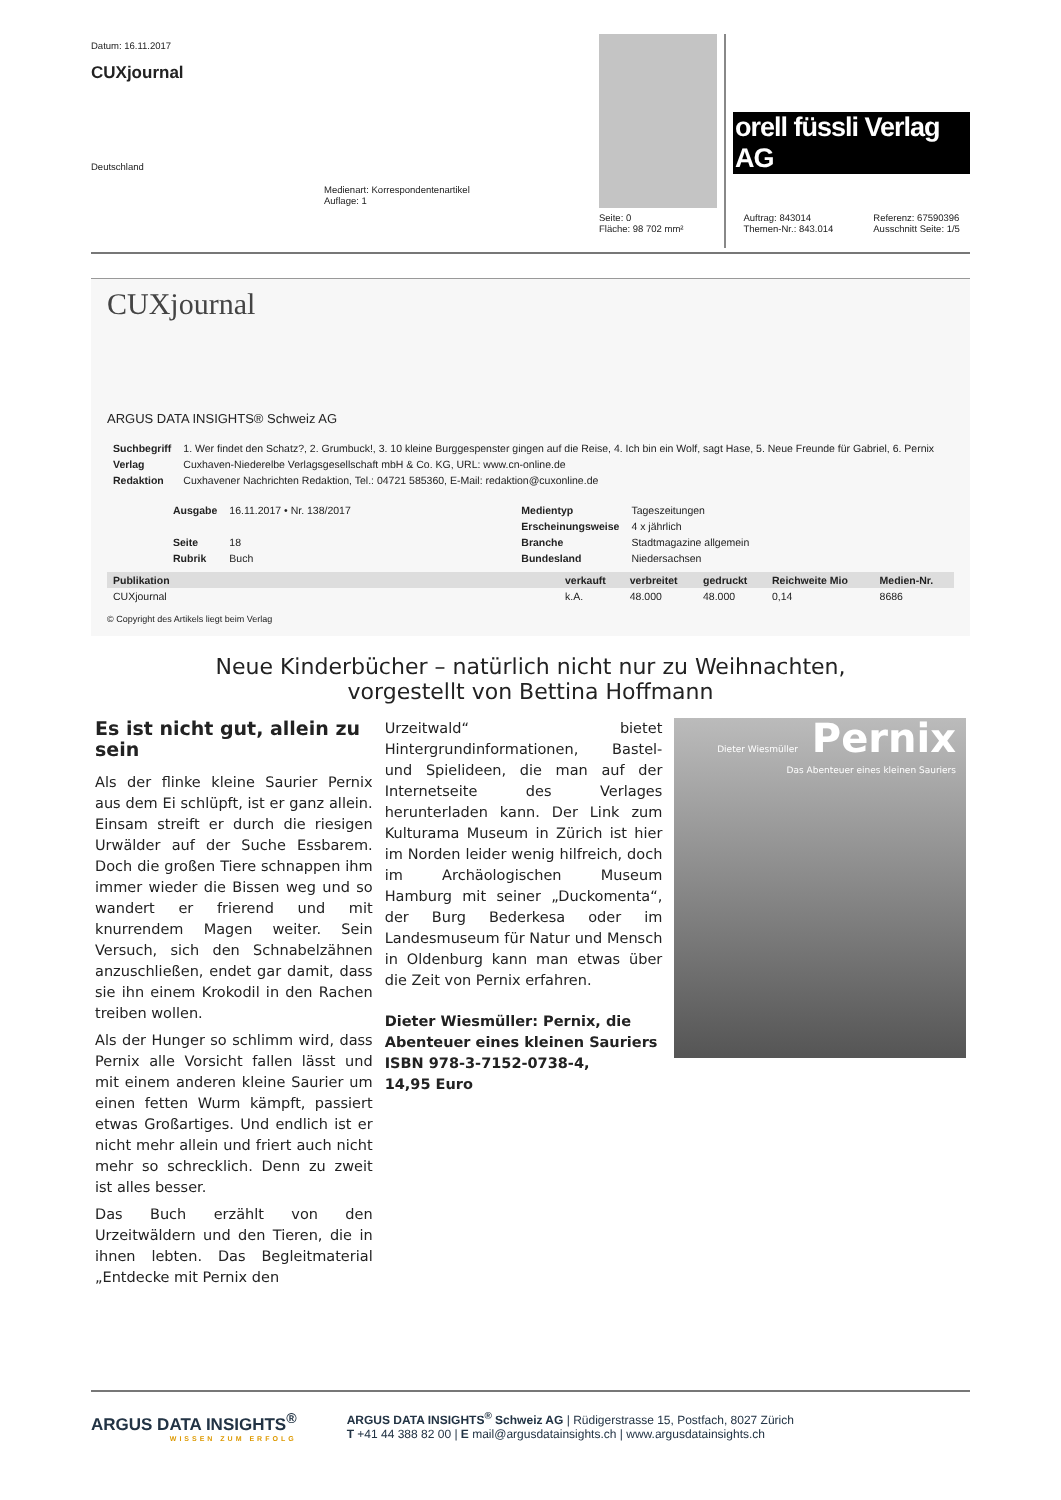Datum: 16.11.2017
CUXjournal
Deutschland
Medienart: Korrespondentenartikel
Auflage: 1
orell füssli Verlag AG
Seite: 0
Fläche: 98 702 mm²
Auftrag: 843014
Themen-Nr.: 843.014
Referenz: 67590396
Ausschnitt Seite: 1/5
CUXjournal
ARGUS DATA INSIGHTS® Schweiz AG
| Suchbegriff | 1. Wer findet den Schatz?, 2. Grumbuck!, 3. 10 kleine Burggespenster gingen auf die Reise, 4. Ich bin ein Wolf, sagt Hase, 5. Neue Freunde für Gabriel, 6. Pernix |
| Verlag | Cuxhaven-Niederelbe Verlagsgesellschaft mbH & Co. KG, URL: www.cn-online.de |
| Redaktion | Cuxhavener Nachrichten Redaktion, Tel.: 04721 585360, E-Mail: redaktion@cuxonline.de |
| Ausgabe | 16.11.2017 • Nr. 138/2017 | Medientyp | Tageszeitungen |
| | | Erscheinungsweise | 4 x jährlich |
| Seite | 18 | Branche | Stadtmagazine allgemein |
| Rubrik | Buch | Bundesland | Niedersachsen |
| Publikation | verkauft | verbreitet | gedruckt | Reichweite Mio | Medien-Nr. |
| --- | --- | --- | --- | --- | --- |
| CUXjournal | k.A. | 48.000 | 48.000 | 0,14 | 8686 |
© Copyright des Artikels liegt beim Verlag
Neue Kinderbücher – natürlich nicht nur zu Weihnachten,
vorgestellt von Bettina Hoffmann
Es ist nicht gut, allein zu sein
Als der flinke kleine Saurier Pernix aus dem Ei schlüpft, ist er ganz allein. Einsam streift er durch die riesigen Urwälder auf der Suche Essbarem. Doch die großen Tiere schnappen ihm immer wieder die Bissen weg und so wandert er frierend und mit knurrendem Magen weiter. Sein Versuch, sich den Schnabelzähnen anzuschließen, endet gar damit, dass sie ihn einem Krokodil in den Rachen treiben wollen.
Als der Hunger so schlimm wird, dass Pernix alle Vorsicht fallen lässt und mit einem anderen kleine Saurier um einen fetten Wurm kämpft, passiert etwas Großartiges. Und endlich ist er nicht mehr allein und friert auch nicht mehr so schrecklich. Denn zu zweit ist alles besser.
Das Buch erzählt von den Urzeitwäldern und den Tieren, die in ihnen lebten. Das Begleitmaterial „Entdecke mit Pernix den
Urzeitwald“ bietet Hintergrundinformationen, Bastel- und Spielideen, die man auf der Internetseite des Verlages herunterladen kann. Der Link zum Kulturama Museum in Zürich ist hier im Norden leider wenig hilfreich, doch im Archäologischen Museum Hamburg mit seiner „Duckomenta“, der Burg Bederkesa oder im Landesmuseum für Natur und Mensch in Oldenburg kann man etwas über die Zeit von Pernix erfahren.
Dieter Wiesmüller: Pernix, die Abenteuer eines kleinen Sauriers
ISBN 978-3-7152-0738-4,
14,95 Euro
Dieter Wiesmüller Pernix
Das Abenteuer eines kleinen Sauriers
ARGUS DATA INSIGHTS<sup>®</sup>
WISSEN ZUM ERFOLG
ARGUS DATA INSIGHTS<sup>®</sup> Schweiz AG | Rüdigerstrasse 15, Postfach, 8027 Zürich
T +41 44 388 82 00 | E mail@argusdatainsights.ch | www.argusdatainsights.ch